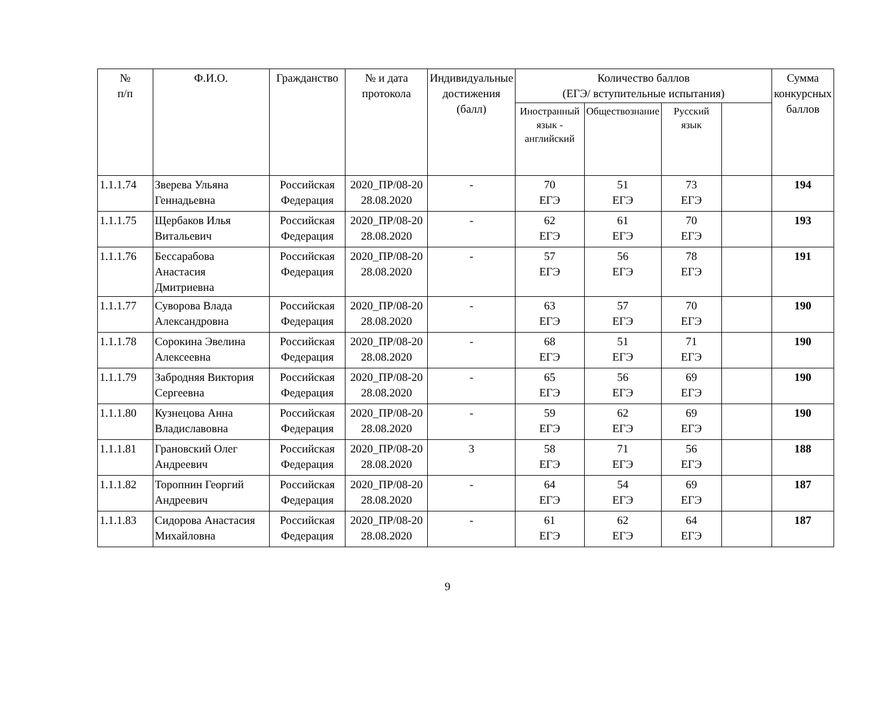| № п/п | Ф.И.О. | Гражданство | № и дата протокола | Индивидуальные достижения (балл) | Количество баллов (ЕГЭ/ вступительные испытания) | | | | Сумма конкурсных баллов |
| --- | --- | --- | --- | --- | --- | --- | --- | --- | --- |
| | | | | | Иностранный язык - английский | Обществознание | Русский язык | | |
| 1.1.1.74 | Зверева Ульяна Геннадьевна | Российская Федерация | 2020_ПР/08-20 28.08.2020 | - | 70 ЕГЭ | 51 ЕГЭ | 73 ЕГЭ | | 194 |
| 1.1.1.75 | Щербаков Илья Витальевич | Российская Федерация | 2020_ПР/08-20 28.08.2020 | - | 62 ЕГЭ | 61 ЕГЭ | 70 ЕГЭ | | 193 |
| 1.1.1.76 | Бессарабова Анастасия Дмитриевна | Российская Федерация | 2020_ПР/08-20 28.08.2020 | - | 57 ЕГЭ | 56 ЕГЭ | 78 ЕГЭ | | 191 |
| 1.1.1.77 | Суворова Влада Александровна | Российская Федерация | 2020_ПР/08-20 28.08.2020 | - | 63 ЕГЭ | 57 ЕГЭ | 70 ЕГЭ | | 190 |
| 1.1.1.78 | Сорокина Эвелина Алексеевна | Российская Федерация | 2020_ПР/08-20 28.08.2020 | - | 68 ЕГЭ | 51 ЕГЭ | 71 ЕГЭ | | 190 |
| 1.1.1.79 | Забродняя Виктория Сергеевна | Российская Федерация | 2020_ПР/08-20 28.08.2020 | - | 65 ЕГЭ | 56 ЕГЭ | 69 ЕГЭ | | 190 |
| 1.1.1.80 | Кузнецова Анна Владиславовна | Российская Федерация | 2020_ПР/08-20 28.08.2020 | - | 59 ЕГЭ | 62 ЕГЭ | 69 ЕГЭ | | 190 |
| 1.1.1.81 | Грановский Олег Андреевич | Российская Федерация | 2020_ПР/08-20 28.08.2020 | 3 | 58 ЕГЭ | 71 ЕГЭ | 56 ЕГЭ | | 188 |
| 1.1.1.82 | Торопнин Георгий Андреевич | Российская Федерация | 2020_ПР/08-20 28.08.2020 | - | 64 ЕГЭ | 54 ЕГЭ | 69 ЕГЭ | | 187 |
| 1.1.1.83 | Сидорова Анастасия Михайловна | Российская Федерация | 2020_ПР/08-20 28.08.2020 | - | 61 ЕГЭ | 62 ЕГЭ | 64 ЕГЭ | | 187 |
9